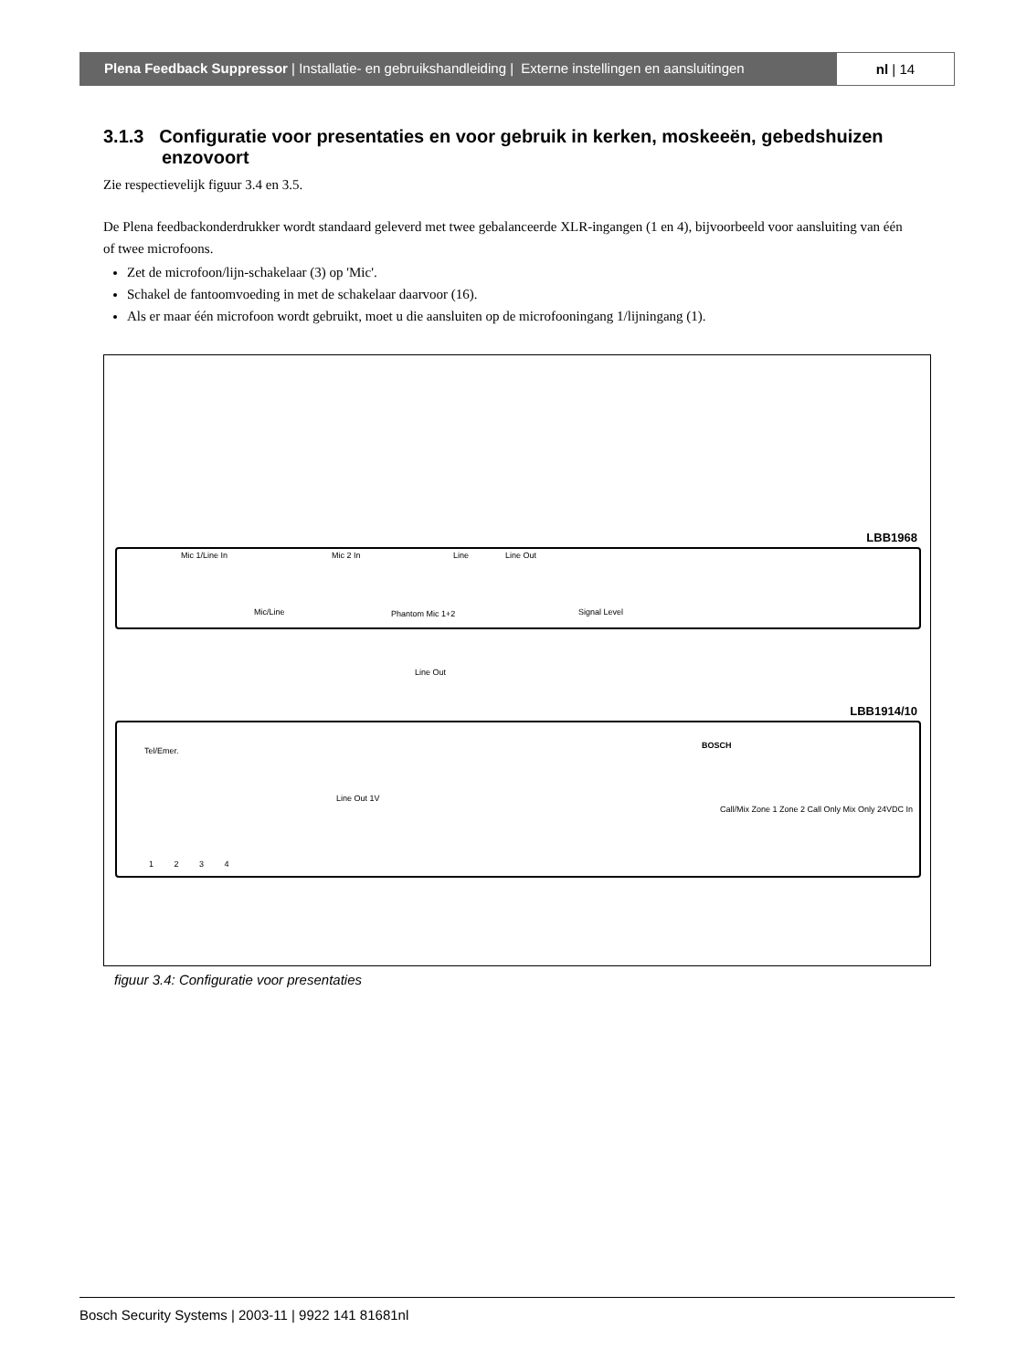Plena Feedback Suppressor | Installatie- en gebruikshandleiding | Externe instellingen en aansluitingen
nl | 14
3.1.3 Configuratie voor presentaties en voor gebruik in kerken, moskeeën, gebedshuizen enzovoort
Zie respectievelijk figuur 3.4 en 3.5.
De Plena feedbackonderdrukker wordt standaard geleverd met twee gebalanceerde XLR-ingangen (1 en 4), bijvoorbeeld voor aansluiting van één of twee microfoons.
Zet de microfoon/lijn-schakelaar (3) op 'Mic'.
Schakel de fantoomvoeding in met de schakelaar daarvoor (16).
Als er maar één microfoon wordt gebruikt, moet u die aansluiten op de microfooningang 1/lijningang (1).
LBB1968
Mic 1/Line In Mic 2 In Line Line Out
Mic/Line Phantom Mic 1+2 Signal Level
Line Out
LBB1914/10
Tel/Emer.
Line Out 1V
Call/Mix Zone 1 Zone 2 Call Only Mix Only 24VDC In
BOSCH
1 2 3 4
figuur 3.4: Configuratie voor presentaties
Bosch Security Systems | 2003-11 | 9922 141 81681nl